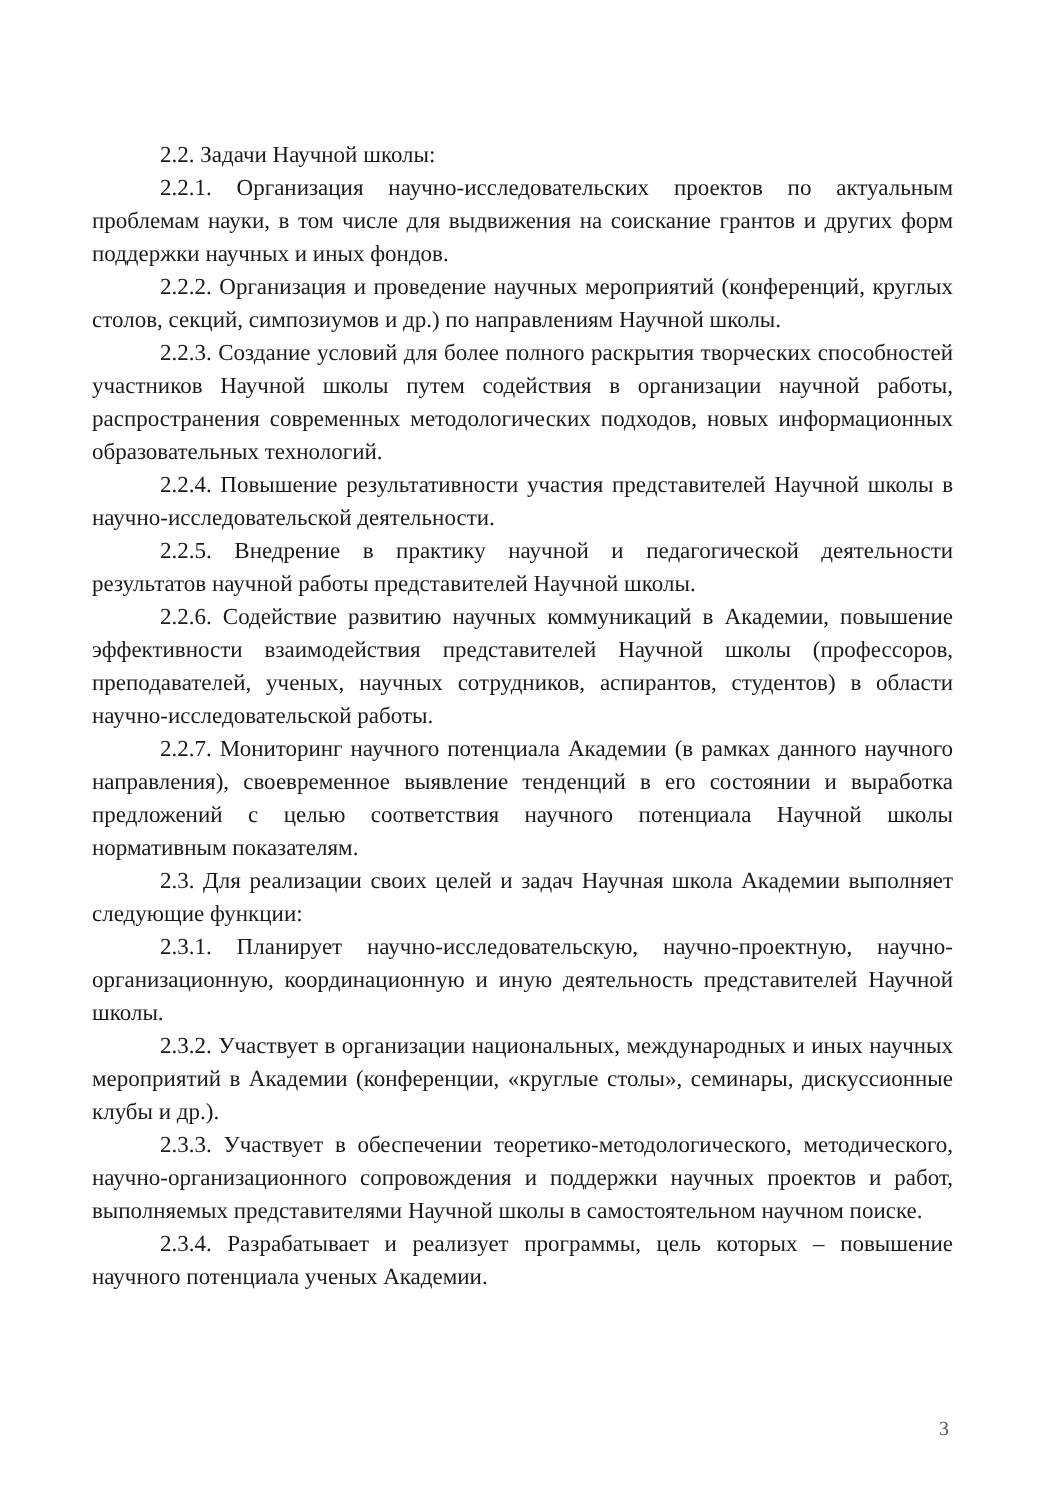2.2. Задачи Научной школы:
2.2.1. Организация научно-исследовательских проектов по актуальным проблемам науки, в том числе для выдвижения на соискание грантов и других форм поддержки научных и иных фондов.
2.2.2. Организация и проведение научных мероприятий (конференций, круглых столов, секций, симпозиумов и др.) по направлениям Научной школы.
2.2.3. Создание условий для более полного раскрытия творческих способностей участников Научной школы путем содействия в организации научной работы, распространения современных методологических подходов, новых информационных образовательных технологий.
2.2.4. Повышение результативности участия представителей Научной школы в научно-исследовательской деятельности.
2.2.5. Внедрение в практику научной и педагогической деятельности результатов научной работы представителей Научной школы.
2.2.6. Содействие развитию научных коммуникаций в Академии, повышение эффективности взаимодействия представителей Научной школы (профессоров, преподавателей, ученых, научных сотрудников, аспирантов, студентов) в области научно-исследовательской работы.
2.2.7. Мониторинг научного потенциала Академии (в рамках данного научного направления), своевременное выявление тенденций в его состоянии и выработка предложений с целью соответствия научного потенциала Научной школы нормативным показателям.
2.3. Для реализации своих целей и задач Научная школа Академии выполняет следующие функции:
2.3.1. Планирует научно-исследовательскую, научно-проектную, научно-организационную, координационную и иную деятельность представителей Научной школы.
2.3.2. Участвует в организации национальных, международных и иных научных мероприятий в Академии (конференции, «круглые столы», семинары, дискуссионные клубы и др.).
2.3.3. Участвует в обеспечении теоретико-методологического, методического, научно-организационного сопровождения и поддержки научных проектов и работ, выполняемых представителями Научной школы в самостоятельном научном поиске.
2.3.4. Разрабатывает и реализует программы, цель которых – повышение научного потенциала ученых Академии.
3